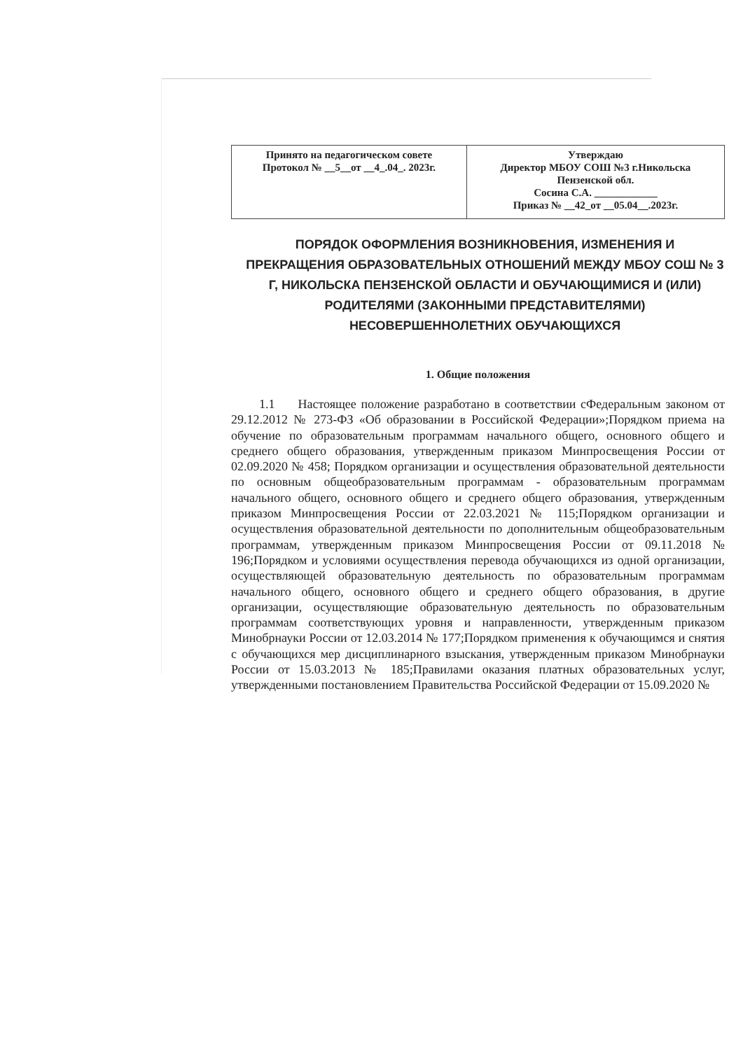| Принято на педагогическом совете Протокол № __5__от __4_.04_. 2023г. | Утверждаю Директор МБОУ СОШ №3 г.Никольска Пензенской обл. Сосина С.А. ____________ Приказ № __42_от __05.04__.2023г. |
ПОРЯДОК ОФОРМЛЕНИЯ ВОЗНИКНОВЕНИЯ, ИЗМЕНЕНИЯ И ПРЕКРАЩЕНИЯ ОБРАЗОВАТЕЛЬНЫХ ОТНОШЕНИЙ МЕЖДУ МБОУ СОШ № 3 Г, НИКОЛЬСКА ПЕНЗЕНСКОЙ ОБЛАСТИ И ОБУЧАЮЩИМИСЯ И (ИЛИ) РОДИТЕЛЯМИ (ЗАКОННЫМИ ПРЕДСТАВИТЕЛЯМИ) НЕСОВЕРШЕННОЛЕТНИХ ОБУЧАЮЩИХСЯ
1. Общие положения
1.1 Настоящее положение разработано в соответствии сФедеральным законом от 29.12.2012 № 273-ФЗ «Об образовании в Российской Федерации»;Порядком приема на обучение по образовательным программам начального общего, основного общего и среднего общего образования, утвержденным приказом Минпросвещения России от 02.09.2020 № 458; Порядком организации и осуществления образовательной деятельности по основным общеобразовательным программам - образовательным программам начального общего, основного общего и среднего общего образования, утвержденным приказом Минпросвещения России от 22.03.2021 № 115;Порядком организации и осуществления образовательной деятельности по дополнительным общеобразовательным программам, утвержденным приказом Минпросвещения России от 09.11.2018 № 196;Порядком и условиями осуществления перевода обучающихся из одной организации, осуществляющей образовательную деятельность по образовательным программам начального общего, основного общего и среднего общего образования, в другие организации, осуществляющие образовательную деятельность по образовательным программам соответствующих уровня и направленности, утвержденным приказом Минобрнауки России от 12.03.2014 № 177;Порядком применения к обучающимся и снятия с обучающихся мер дисциплинарного взыскания, утвержденным приказом Минобрнауки России от 15.03.2013 № 185;Правилами оказания платных образовательных услуг, утвержденными постановлением Правительства Российской Федерации от 15.09.2020 №